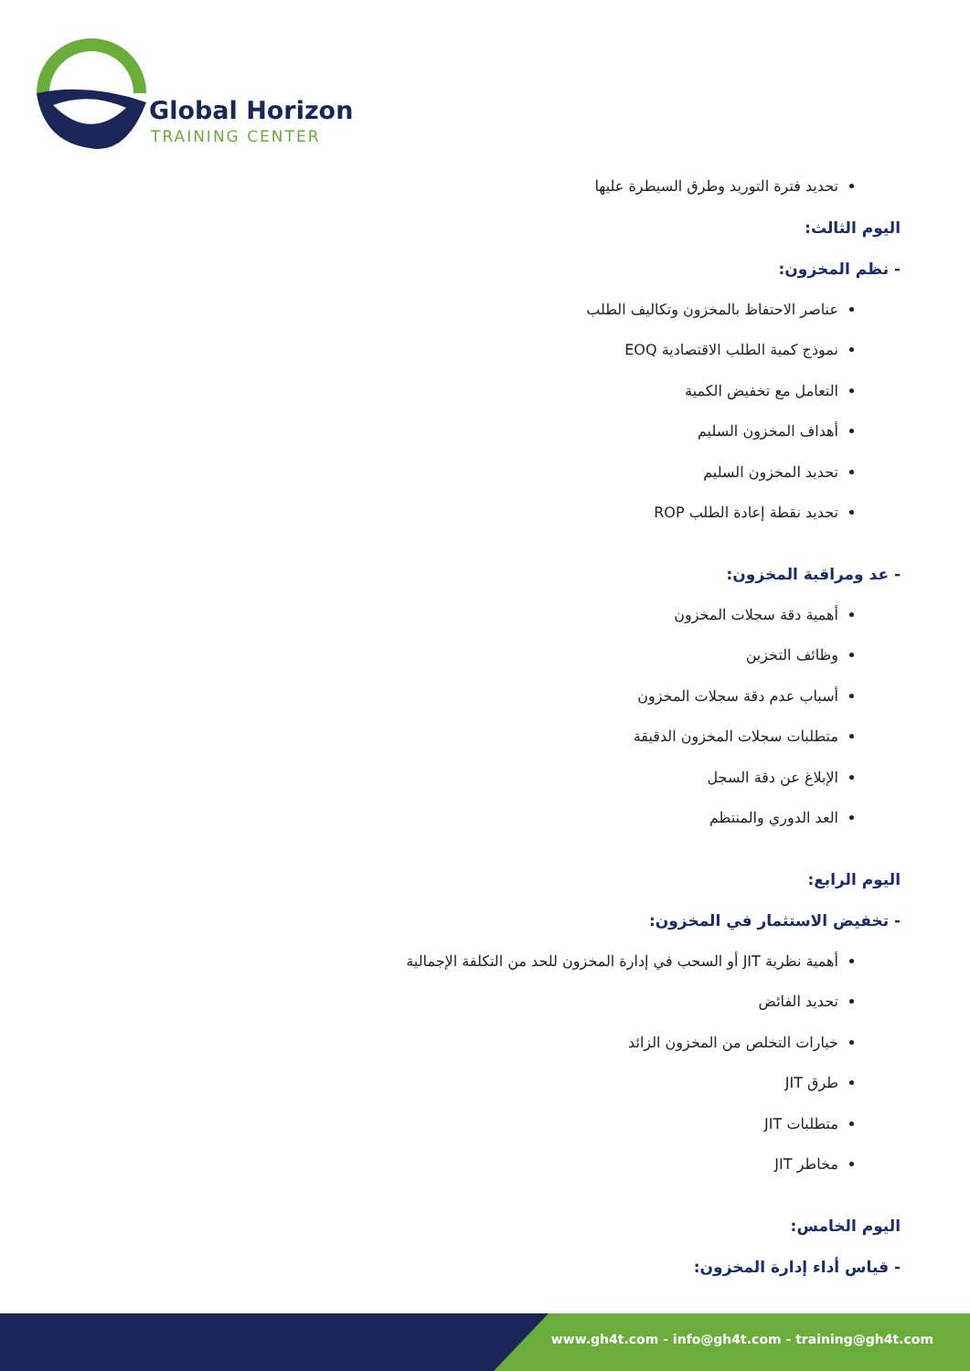Global Horizon
TRAINING CENTER
تحديد فترة التوريد وطرق السيطرة عليها
اليوم الثالث:
- نظم المخزون:
عناصر الاحتفاظ بالمخزون وتكاليف الطلب
نموذج كمية الطلب الاقتصادية EOQ
التعامل مع تخفيض الكمية
أهداف المخزون السليم
تحديد المخزون السليم
تحديد نقطة إعادة الطلب ROP
- عد ومراقبة المخزون:
أهمية دقة سجلات المخزون
وظائف التخزين
أسباب عدم دقة سجلات المخزون
متطلبات سجلات المخزون الدقيقة
الإبلاغ عن دقة السجل
العد الدوري والمنتظم
اليوم الرابع:
- تخفيض الاستثمار في المخزون:
أهمية نظرية JIT أو السحب في إدارة المخزون للحد من التكلفة الإجمالية
تحديد الفائض
خيارات التخلص من المخزون الزائد
طرق JIT
متطلبات JIT
مخاطر JIT
اليوم الخامس:
- قياس أداء إدارة المخزون:
www.gh4t.com - info@gh4t.com - training@gh4t.com